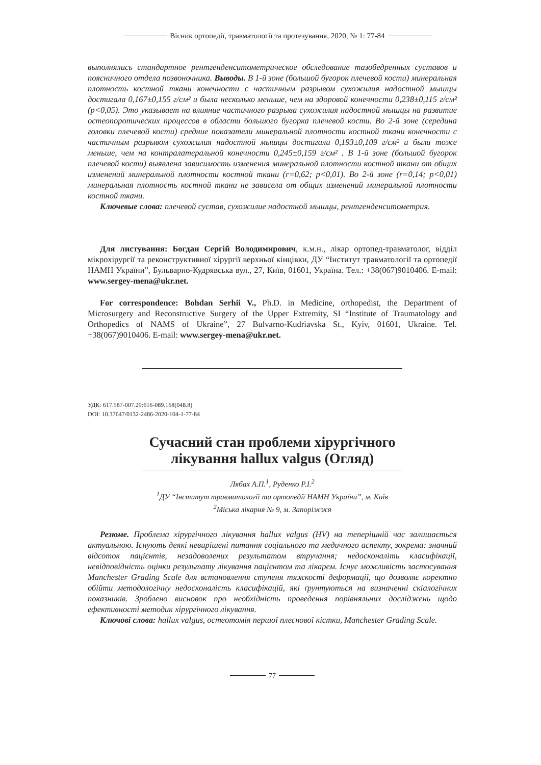Вісник ортопедії, травматології та протезування, 2020, № 1: 77-84
выполнялись стандартное рентгенденситометрическое обследование тазобедренных суставов и поясничного отдела позвоночника. Выводы. В 1-й зоне (большой бугорок плечевой кости) минеральная плотность костной ткани конечности с частичным разрывом сухожилия надостной мышцы достигала 0,167±0,155 г/см² и была несколько меньше, чем на здоровой конечности 0,238±0,115 г/см² (р<0,05). Это указывает на влияние частичного разрыва сухожилия надостной мышцы на развитие остеопоротических процессов в области большого бугорка плечевой кости. Во 2-й зоне (середина головки плечевой кости) средние показатели минеральной плотности костной ткани конечности с частичным разрывом сухожилия надостной мышцы достигали 0,193±0,109 г/см² и были тоже меньше, чем на контралатеральной конечности 0,245±0,159 г/см² . В 1-й зоне (большой бугорок плечевой кости) выявлена зависимость изменения минеральной плотности костной ткани от общих изменений минеральной плотности костной ткани (r=0,62; р<0,01). Во 2-й зоне (r=0,14; р<0,01) минеральная плотность костной ткани не зависела от общих изменений минеральной плотности костной ткани.
Ключевые слова: плечевой сустав, сухожилие надостной мышцы, рентгенденситометрия.
Для листування: Богдан Сергій Володимирович, к.м.н., лікар ортопед-травматолог, відділ мікрохірургії та реконструктивної хірургії верхньої кінцівки, ДУ “Інститут травматології та ортопедії НАМН України”, Бульварно-Кудрявська вул., 27, Київ, 01601, Україна. Тел.: +38(067)9010406. E-mail: www.sergey-mena@ukr.net.
For correspondence: Bohdan Serhii V., Ph.D. in Medicine, orthopedist, the Department of Microsurgery and Reconstructive Surgery of the Upper Extremity, SI “Institute of Traumatology and Orthopedics of NAMS of Ukraine”, 27 Bulvarno-Kudriavska St., Kyiv, 01601, Ukraine. Tel. +38(067)9010406. E-mail: www.sergey-mena@ukr.net.
УДК: 617.587-007.29:616-089.168(048.8)
DOI: 10.37647/0132-2486-2020-104-1-77-84
Сучасний стан проблеми хірургічного
лікування hallux valgus (Огляд)
Лябах А.П.<sup>1</sup>, Руденко Р.І.<sup>2</sup>
<sup>1</sup> ДУ “Інститут травматології та ортопедії НАМН України”, м. Київ
<sup>2</sup> Міська лікарня № 9, м. Запоріжжя
Резюме. Проблема хірургічного лікування hallux valgus (HV) на теперішній час залишається актуальною. Існують деякі невирішені питання соціального та медичного аспекту, зокрема: значний відсоток пацієнтів, незадоволених результатом втручання; недосконаліть класифікації, невідповідність оцінки результату лікування пацієнтом та лікарем. Існує можливість застосування Manchester Grading Scale для встановлення ступеня тяжкості деформації, що дозволяє коректно обійти методологічну недосконаліcть класифікацій, які ґрунтуються на визначенні скіалогічних показників. Зроблено висновок про необхідність проведення порівняльних досліджень щодо ефективності методик хірургічного лікування.
Ключові слова: hallux valgus, остеотомія першої плеснової кістки, Manchester Grading Scale.
77